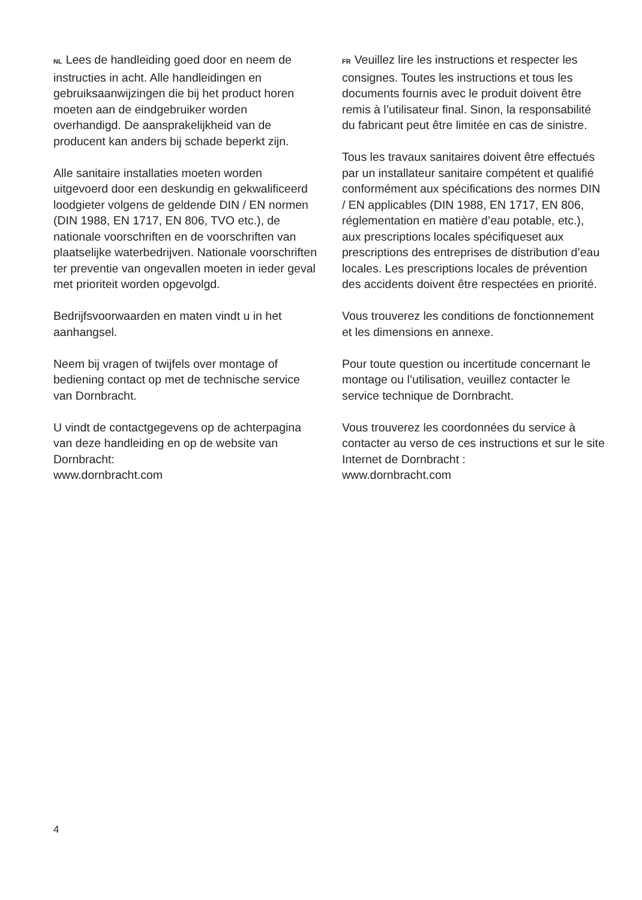NL Lees de handleiding goed door en neem de instructies in acht. Alle handleidingen en gebruiksaanwijzingen die bij het product horen moeten aan de eindgebruiker worden overhandigd. De aansprakelijkheid van de producent kan anders bij schade beperkt zijn.
Alle sanitaire installaties moeten worden uitgevoerd door een deskundig en gekwalificeerd loodgieter volgens de geldende DIN / EN normen (DIN 1988, EN 1717, EN 806, TVO etc.), de nationale voorschriften en de voorschriften van plaatselijke waterbedrijven. Nationale voorschriften ter preventie van ongevallen moeten in ieder geval met prioriteit worden opgevolgd.
Bedrijfsvoorwaarden en maten vindt u in het aanhangsel.
Neem bij vragen of twijfels over montage of bediening contact op met de technische service van Dornbracht.
U vindt de contactgegevens op de achterpagina van deze handleiding en op de website van Dornbracht:
www.dornbracht.com
FR Veuillez lire les instructions et respecter les consignes. Toutes les instructions et tous les documents fournis avec le produit doivent être remis à l’utilisateur final. Sinon, la responsabilité du fabricant peut être limitée en cas de sinistre.
Tous les travaux sanitaires doivent être effectués par un installateur sanitaire compétent et qualifié conformément aux spécifications des normes DIN / EN applicables (DIN 1988, EN 1717, EN 806, réglementation en matière d’eau potable, etc.), aux prescriptions locales spécifiqueset aux prescriptions des entreprises de distribution d’eau locales. Les prescriptions locales de prévention des accidents doivent être respectées en priorité.
Vous trouverez les conditions de fonctionnement et les dimensions en annexe.
Pour toute question ou incertitude concernant le montage ou l’utilisation, veuillez contacter le service technique de Dornbracht.
Vous trouverez les coordonnées du service à contacter au verso de ces instructions et sur le site Internet de Dornbracht :
www.dornbracht.com
4